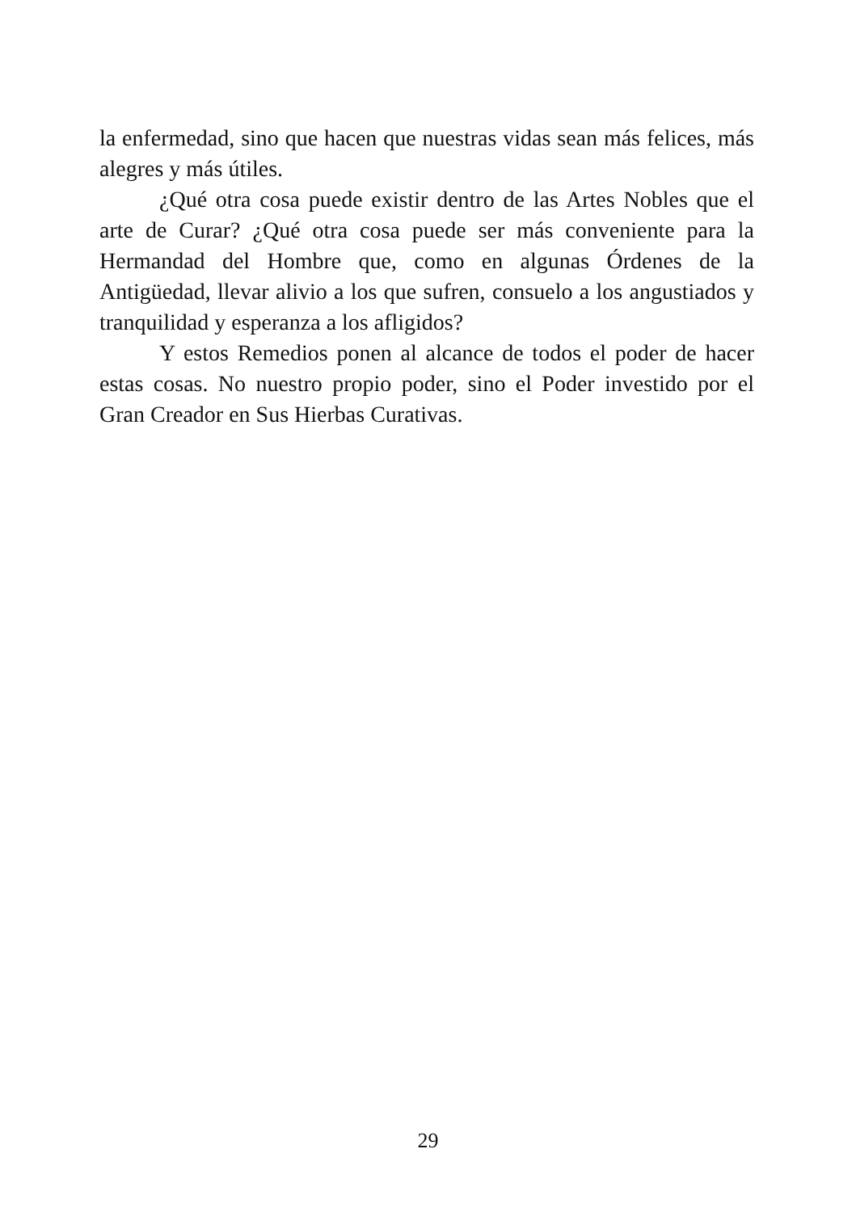la enfermedad, sino que hacen que nuestras vidas sean más felices, más alegres y más útiles.
¿Qué otra cosa puede existir dentro de las Artes Nobles que el arte de Curar? ¿Qué otra cosa puede ser más conveniente para la Hermandad del Hombre que, como en algunas Órdenes de la Antigüedad, llevar alivio a los que sufren, consuelo a los angustiados y tranquilidad y esperanza a los afligidos?
Y estos Remedios ponen al alcance de todos el poder de hacer estas cosas. No nuestro propio poder, sino el Poder investido por el Gran Creador en Sus Hierbas Curativas.
29